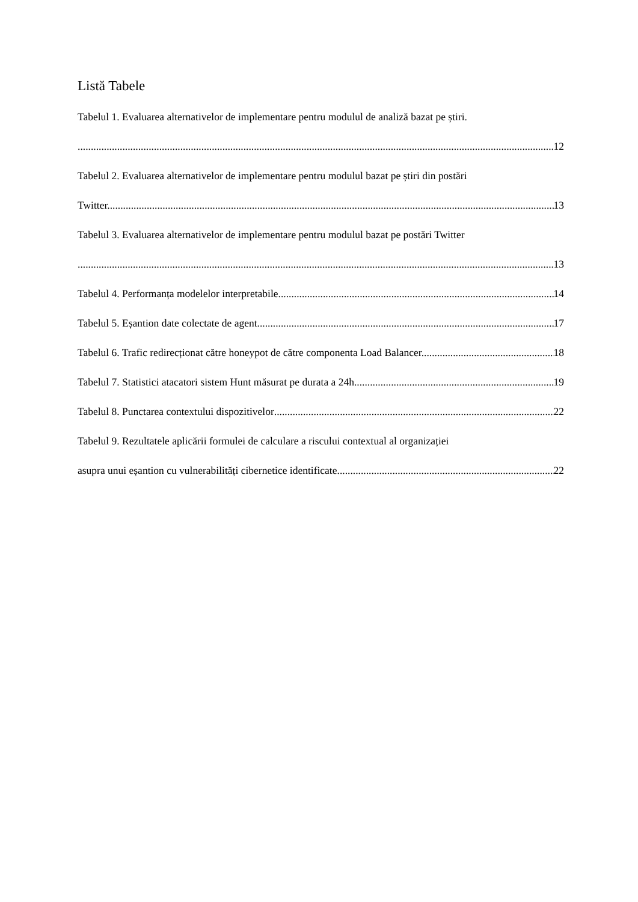Listă Tabele
Tabelul 1. Evaluarea alternativelor de implementare pentru modulul de analiză bazat pe știri.
12
Tabelul 2. Evaluarea alternativelor de implementare pentru modulul bazat pe știri din postări
Twitter. 13
Tabelul 3. Evaluarea alternativelor de implementare pentru modulul bazat pe postări Twitter
13
Tabelul 4. Performanța modelelor interpretabile. 14
Tabelul 5. Eșantion date colectate de agent. 17
Tabelul 6. Trafic redirecționat către honeypot de către componenta Load Balancer. 18
Tabelul 7. Statistici atacatori sistem Hunt măsurat pe durata a 24h. 19
Tabelul 8. Punctarea contextului dispozitivelor 22
Tabelul 9. Rezultatele aplicării formulei de calculare a riscului contextual al organizației
asupra unui eșantion cu vulnerabilități cibernetice identificate. 22